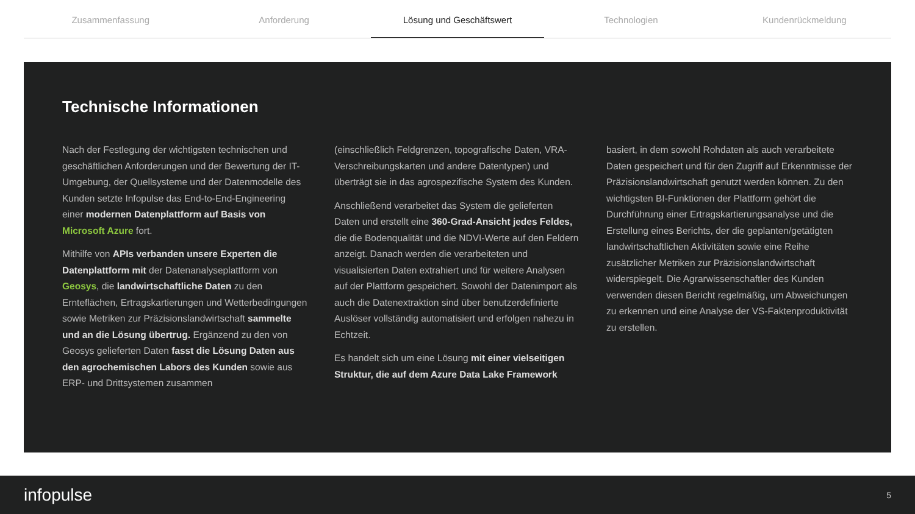Zusammenfassung Anforderung Lösung und Geschäftswert Technologien Kundenrückmeldung
Technische Informationen
Nach der Festlegung der wichtigsten technischen und geschäftlichen Anforderungen und der Bewertung der IT-Umgebung, der Quellsysteme und der Datenmodelle des Kunden setzte Infopulse das End-to-End-Engineering einer modernen Datenplattform auf Basis von Microsoft Azure fort.
Mithilfe von APIs verbanden unsere Experten die Datenplattform mit der Datenanalyseplattform von Geosys, die landwirtschaftliche Daten zu den Ernteflächen, Ertragskartierungen und Wetterbedingungen sowie Metriken zur Präzisionslandwirtschaft sammelte und an die Lösung übertrug. Ergänzend zu den von Geosys gelieferten Daten fasst die Lösung Daten aus den agrochemischen Labors des Kunden sowie aus ERP- und Drittsystemen zusammen
(einschließlich Feldgrenzen, topografische Daten, VRA-Verschreibungskarten und andere Datentypen) und überträgt sie in das agrospezifische System des Kunden.
Anschließend verarbeitet das System die gelieferten Daten und erstellt eine 360-Grad-Ansicht jedes Feldes, die die Bodenqualität und die NDVI-Werte auf den Feldern anzeigt. Danach werden die verarbeiteten und visualisierten Daten extrahiert und für weitere Analysen auf der Plattform gespeichert. Sowohl der Datenimport als auch die Datenextraktion sind über benutzerdefinierte Auslöser vollständig automatisiert und erfolgen nahezu in Echtzeit.
Es handelt sich um eine Lösung mit einer vielseitigen Struktur, die auf dem Azure Data Lake Framework
basiert, in dem sowohl Rohdaten als auch verarbeitete Daten gespeichert und für den Zugriff auf Erkenntnisse der Präzisionslandwirtschaft genutzt werden können. Zu den wichtigsten BI-Funktionen der Plattform gehört die Durchführung einer Ertragskartierungsanalyse und die Erstellung eines Berichts, der die geplanten/getätigten landwirtschaftlichen Aktivitäten sowie eine Reihe zusätzlicher Metriken zur Präzisionslandwirtschaft widerspiegelt. Die Agrarwissenschaftler des Kunden verwenden diesen Bericht regelmäßig, um Abweichungen zu erkennen und eine Analyse der VS-Faktenproduktivität zu erstellen.
infopulse 5